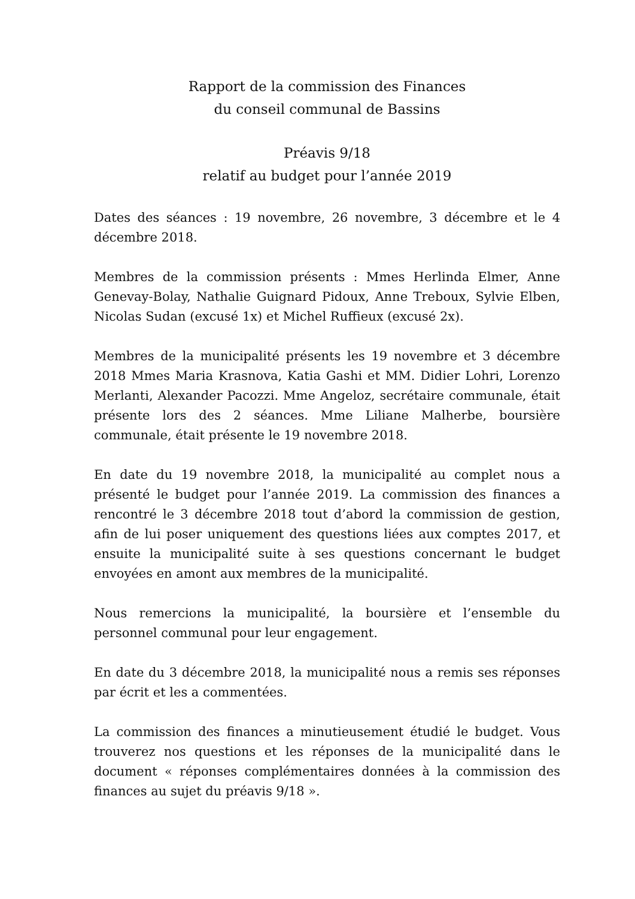Rapport de la commission des Finances
du conseil communal de Bassins
Préavis 9/18
relatif au budget pour l’année 2019
Dates des séances : 19 novembre, 26 novembre, 3 décembre et le 4 décembre 2018.
Membres de la commission présents : Mmes Herlinda Elmer, Anne Genevay-Bolay, Nathalie Guignard Pidoux, Anne Treboux, Sylvie Elben, Nicolas Sudan (excusé 1x) et Michel Ruffieux (excusé 2x).
Membres de la municipalité présents les 19 novembre et 3 décembre 2018 Mmes Maria Krasnova, Katia Gashi et MM. Didier Lohri, Lorenzo Merlanti, Alexander Pacozzi. Mme Angeloz, secrétaire communale, était présente lors des 2 séances. Mme Liliane Malherbe, boursière communale, était présente le 19 novembre 2018.
En date du 19 novembre 2018, la municipalité au complet nous a présenté le budget pour l’année 2019. La commission des finances a rencontré le 3 décembre 2018 tout d’abord la commission de gestion, afin de lui poser uniquement des questions liées aux comptes 2017, et ensuite la municipalité suite à ses questions concernant le budget envoyées en amont aux membres de la municipalité.
Nous remercions la municipalité, la boursière et l’ensemble du personnel communal pour leur engagement.
En date du 3 décembre 2018, la municipalité nous a remis ses réponses par écrit et les a commentées.
La commission des finances a minutieusement étudié le budget. Vous trouverez nos questions et les réponses de la municipalité dans le document « réponses complémentaires données à la commission des finances au sujet du préavis 9/18 ».